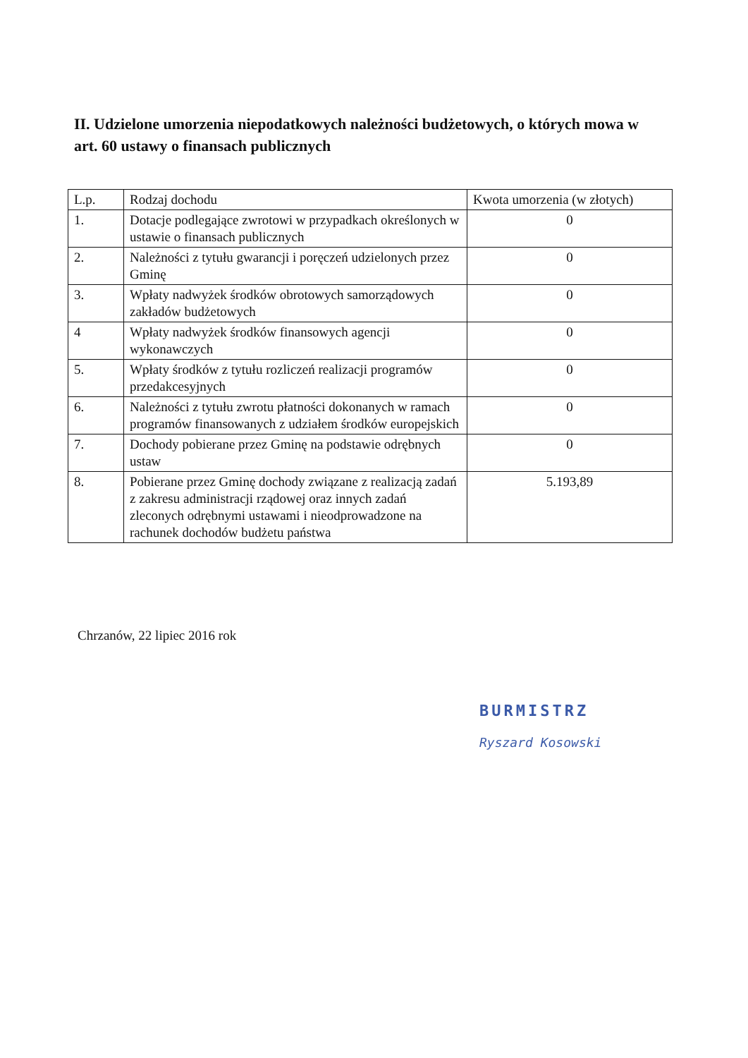II. Udzielone umorzenia niepodatkowych należności budżetowych, o których mowa w art. 60 ustawy o finansach publicznych
| L.p. | Rodzaj dochodu | Kwota umorzenia (w złotych) |
| --- | --- | --- |
| 1. | Dotacje podlegające zwrotowi w przypadkach określonych w ustawie o finansach publicznych | 0 |
| 2. | Należności z tytułu gwarancji i poręczeń udzielonych przez Gminę | 0 |
| 3. | Wpłaty nadwyżek środków obrotowych samorządowych zakładów budżetowych | 0 |
| 4 | Wpłaty nadwyżek środków finansowych agencji wykonawczych | 0 |
| 5. | Wpłaty środków z tytułu rozliczeń realizacji programów przedakcesyjnych | 0 |
| 6. | Należności z tytułu zwrotu płatności dokonanych w ramach programów finansowanych z udziałem środków europejskich | 0 |
| 7. | Dochody pobierane przez Gminę na podstawie odrębnych ustaw | 0 |
| 8. | Pobierane przez Gminę dochody związane z realizacją zadań z zakresu administracji rządowej oraz innych zadań zleconych odrębnymi ustawami i nieodprowadzone na rachunek dochodów budżetu państwa | 5.193,89 |
Chrzanów, 22 lipiec 2016 rok
BURMISTRZ
Ryszard Kosowski